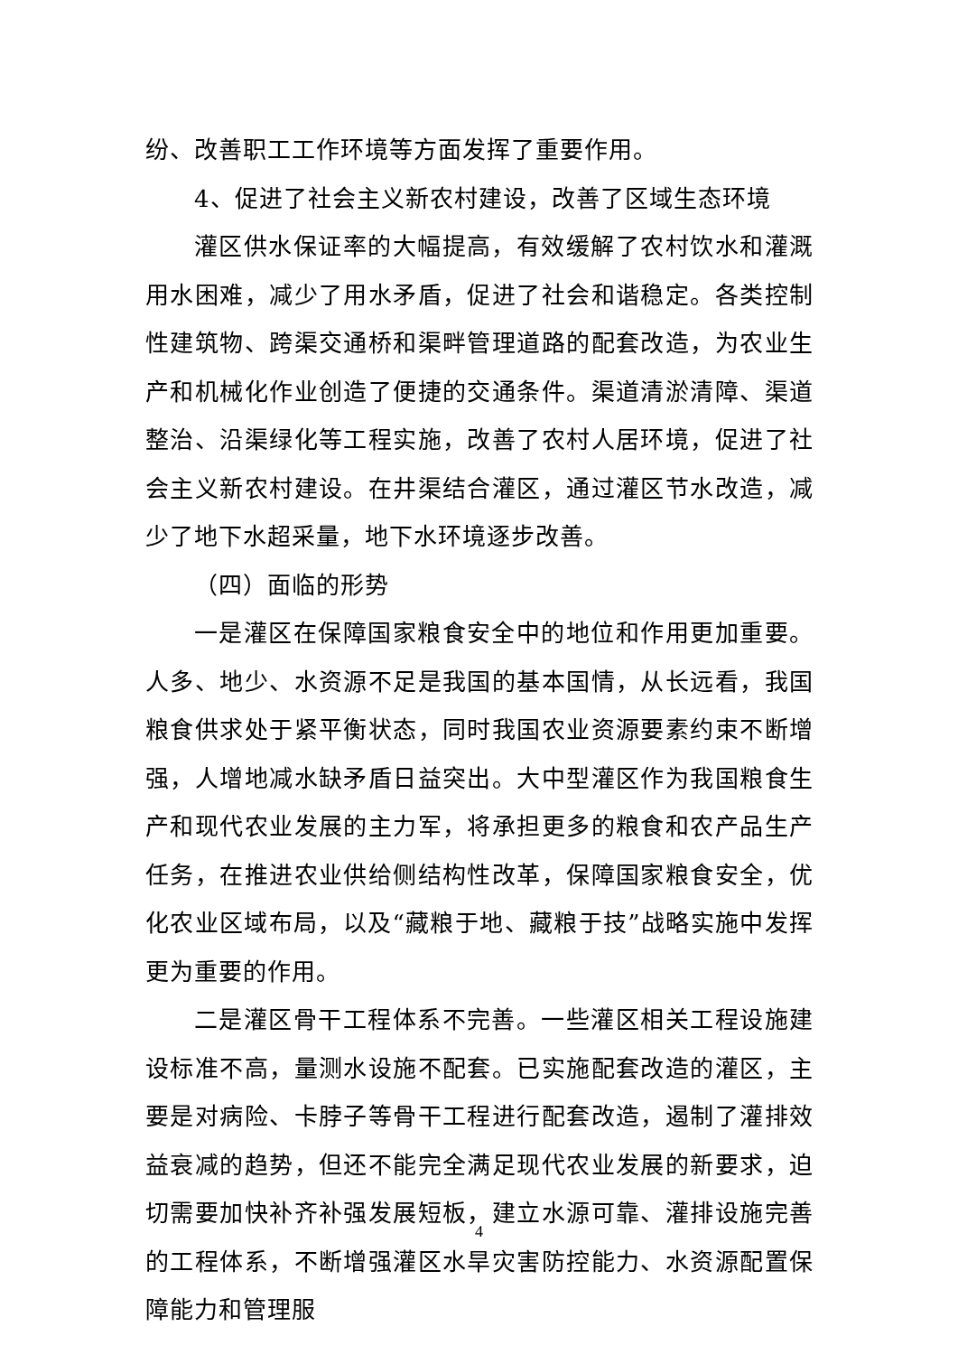纷、改善职工工作环境等方面发挥了重要作用。
4、促进了社会主义新农村建设，改善了区域生态环境
灌区供水保证率的大幅提高，有效缓解了农村饮水和灌溉用水困难，减少了用水矛盾，促进了社会和谐稳定。各类控制性建筑物、跨渠交通桥和渠畔管理道路的配套改造，为农业生产和机械化作业创造了便捷的交通条件。渠道清淤清障、渠道整治、沿渠绿化等工程实施，改善了农村人居环境，促进了社会主义新农村建设。在井渠结合灌区，通过灌区节水改造，减少了地下水超采量，地下水环境逐步改善。
（四）面临的形势
一是灌区在保障国家粮食安全中的地位和作用更加重要。人多、地少、水资源不足是我国的基本国情，从长远看，我国粮食供求处于紧平衡状态，同时我国农业资源要素约束不断增强，人增地减水缺矛盾日益突出。大中型灌区作为我国粮食生产和现代农业发展的主力军，将承担更多的粮食和农产品生产任务，在推进农业供给侧结构性改革，保障国家粮食安全，优化农业区域布局，以及“藏粮于地、藏粮于技”战略实施中发挥更为重要的作用。
二是灌区骨干工程体系不完善。一些灌区相关工程设施建设标准不高，量测水设施不配套。已实施配套改造的灌区，主要是对病险、卡脖子等骨干工程进行配套改造，遏制了灌排效益衰减的趋势，但还不能完全满足现代农业发展的新要求，迫切需要加快补齐补强发展短板，建立水源可靠、灌排设施完善的工程体系，不断增强灌区水旱灾害防控能力、水资源配置保障能力和管理服
4